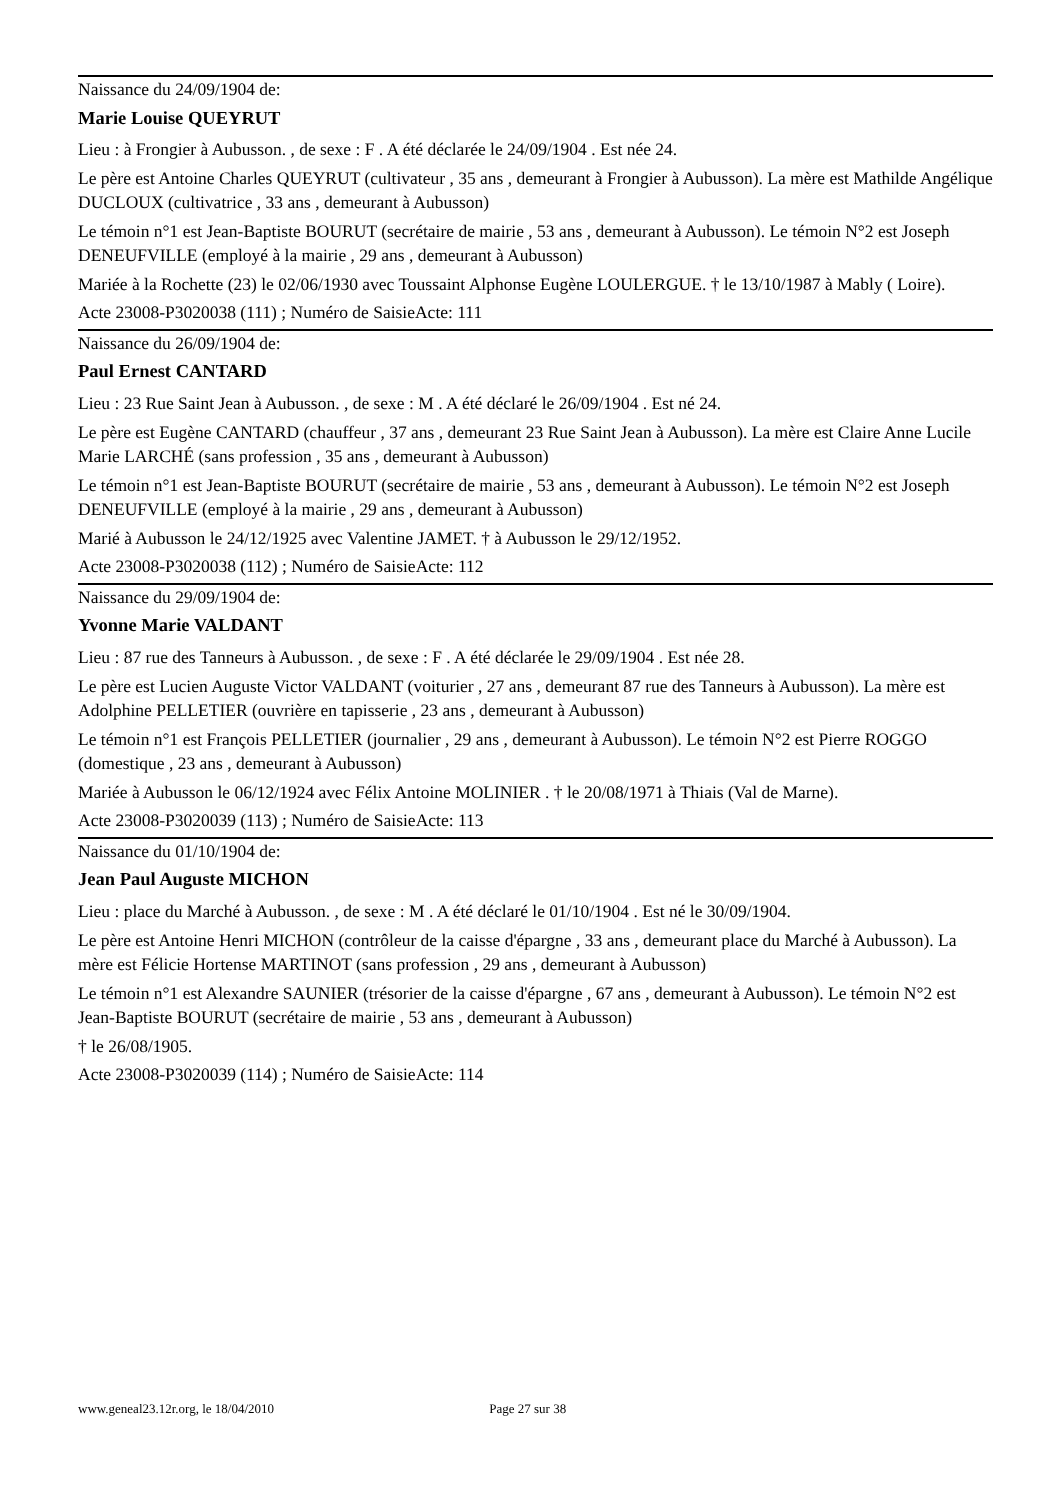Naissance du 24/09/1904 de:
Marie Louise QUEYRUT
Lieu : à Frongier à Aubusson. , de sexe : F . A été déclarée le 24/09/1904 . Est née 24.
Le père est Antoine Charles QUEYRUT (cultivateur , 35 ans , demeurant à Frongier à Aubusson). La mère est Mathilde Angélique DUCLOUX (cultivatrice , 33 ans , demeurant à Aubusson)
Le témoin n°1 est Jean-Baptiste BOURUT (secrétaire de mairie , 53 ans , demeurant à Aubusson). Le témoin N°2 est Joseph DENEUFVILLE (employé à la mairie , 29 ans , demeurant à Aubusson)
Mariée à la Rochette (23) le 02/06/1930 avec Toussaint Alphonse Eugène LOULERGUE. † le 13/10/1987 à Mably ( Loire).
Acte 23008-P3020038 (111) ; Numéro de SaisieActe: 111
Naissance du 26/09/1904 de:
Paul Ernest CANTARD
Lieu : 23 Rue Saint Jean à Aubusson. , de sexe : M . A été déclaré le 26/09/1904 . Est né 24.
Le père est Eugène CANTARD (chauffeur , 37 ans , demeurant 23 Rue Saint Jean à Aubusson). La mère est Claire Anne Lucile Marie LARCHÉ (sans profession , 35 ans , demeurant à Aubusson)
Le témoin n°1 est Jean-Baptiste BOURUT (secrétaire de mairie , 53 ans , demeurant à Aubusson). Le témoin N°2 est Joseph DENEUFVILLE (employé à la mairie , 29 ans , demeurant à Aubusson)
Marié à Aubusson le 24/12/1925 avec Valentine JAMET. † à Aubusson le 29/12/1952.
Acte 23008-P3020038 (112) ; Numéro de SaisieActe: 112
Naissance du 29/09/1904 de:
Yvonne Marie VALDANT
Lieu : 87 rue des Tanneurs à Aubusson. , de sexe : F . A été déclarée le 29/09/1904 . Est née 28.
Le père est Lucien Auguste Victor VALDANT (voiturier , 27 ans , demeurant 87 rue des Tanneurs à Aubusson). La mère est Adolphine PELLETIER (ouvrière en tapisserie , 23 ans , demeurant à Aubusson)
Le témoin n°1 est François PELLETIER (journalier , 29 ans , demeurant à Aubusson). Le témoin N°2 est Pierre ROGGO (domestique , 23 ans , demeurant à Aubusson)
Mariée à Aubusson le 06/12/1924 avec Félix Antoine MOLINIER . † le 20/08/1971 à Thiais (Val de Marne).
Acte 23008-P3020039 (113) ; Numéro de SaisieActe: 113
Naissance du 01/10/1904 de:
Jean Paul Auguste MICHON
Lieu : place du Marché à Aubusson. , de sexe : M . A été déclaré le 01/10/1904 . Est né le 30/09/1904.
Le père est Antoine Henri MICHON (contrôleur de la caisse d'épargne , 33 ans , demeurant place du Marché à Aubusson). La mère est Félicie Hortense MARTINOT (sans profession , 29 ans , demeurant à Aubusson)
Le témoin n°1 est Alexandre SAUNIER (trésorier de la caisse d'épargne , 67 ans , demeurant à Aubusson). Le témoin N°2 est Jean-Baptiste BOURUT (secrétaire de mairie , 53 ans , demeurant à Aubusson)
† le 26/08/1905.
Acte 23008-P3020039 (114) ; Numéro de SaisieActe: 114
www.geneal23.12r.org, le 18/04/2010 Page 27 sur 38